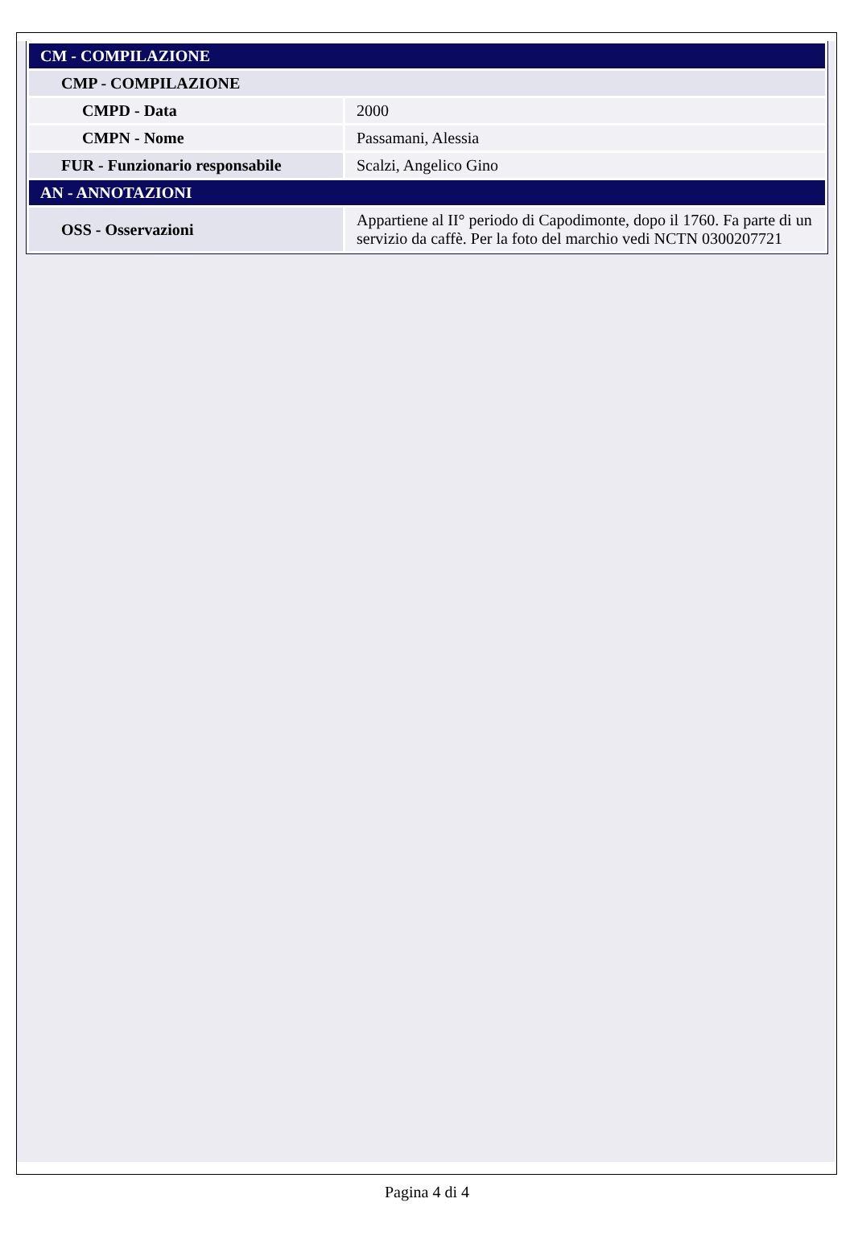| CM - COMPILAZIONE | |
| CMP - COMPILAZIONE | |
| CMPD - Data | 2000 |
| CMPN - Nome | Passamani, Alessia |
| FUR - Funzionario responsabile | Scalzi, Angelico Gino |
| AN - ANNOTAZIONI | |
| OSS - Osservazioni | Appartiene al II° periodo di Capodimonte, dopo il 1760. Fa parte di un servizio da caffè. Per la foto del marchio vedi NCTN 0300207721 |
Pagina 4 di 4